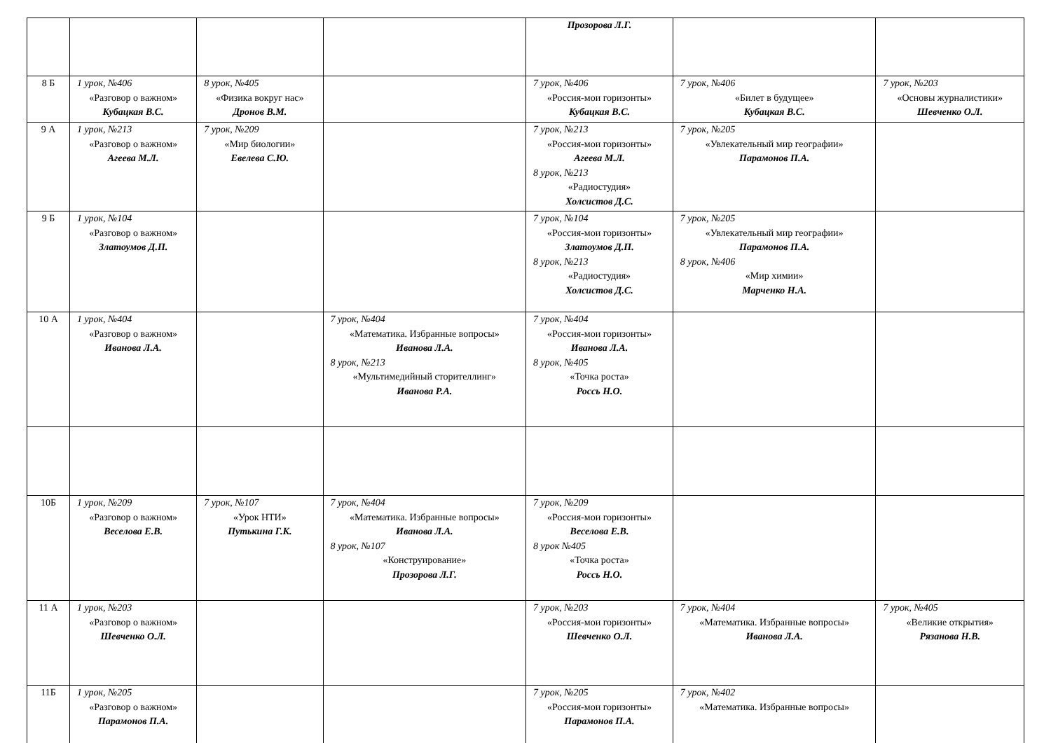| | | | | Прозорова Л.Г. | | |
| 8 Б | 1 урок, №406 «Разговор о важном» Кубацкая В.С. | 8 урок, №405 «Физика вокруг нас» Дронов В.М. | | 7 урок, №406 «Россия-мои горизонты» Кубацкая В.С. | 7 урок, №406 «Билет в будущее» Кубацкая В.С. | 7 урок, №203 «Основы журналистики» Шевченко О.Л. |
| 9 А | 1 урок, №213 «Разговор о важном» Агеева М.Л. | 7 урок, №209 «Мир биологии» Евелева С.Ю. | | 7 урок, №213 «Россия-мои горизонты» Агеева М.Л. 8 урок, №213 «Радиостудия» Холсистов Д.С. | 7 урок, №205 «Увлекательный мир географии» Парамонов П.А. | |
| 9 Б | 1 урок, №104 «Разговор о важном» Златоумов Д.П. | | | 7 урок, №104 «Россия-мои горизонты» Златоумов Д.П. 8 урок, №213 «Радиостудия» Холсистов Д.С. | 7 урок, №205 «Увлекательный мир географии» Парамонов П.А. 8 урок, №406 «Мир химии» Марченко Н.А. | |
| 10 А | 1 урок, №404 «Разговор о важном» Иванова Л.А. | | 7 урок, №404 «Математика. Избранные вопросы» Иванова Л.А. 8 урок, №213 «Мультимедийный сторителлинг» Иванова Р.А. | 7 урок, №404 «Россия-мои горизонты» Иванова Л.А. 8 урок, №405 «Точка роста» Россь Н.О. | | |
| 10Б | 1 урок, №209 «Разговор о важном» Веселова Е.В. | 7 урок, №107 «Урок НТИ» Путькина Г.К. | 7 урок, №404 «Математика. Избранные вопросы» Иванова Л.А. 8 урок, №107 «Конструирование» Прозорова Л.Г. | 7 урок, №209 «Россия-мои горизонты» Веселова Е.В. 8 урок №405 «Точка роста» Россь Н.О. | | |
| 11 А | 1 урок, №203 «Разговор о важном» Шевченко О.Л. | | | 7 урок, №203 «Россия-мои горизонты» Шевченко О.Л. | 7 урок, №404 «Математика. Избранные вопросы» Иванова Л.А. | 7 урок, №405 «Великие открытия» Рязанова Н.В. |
| 11Б | 1 урок, №205 «Разговор о важном» Парамонов П.А. | | | 7 урок, №205 «Россия-мои горизонты» Парамонов П.А. | 7 урок, №402 «Математика. Избранные вопросы» | |